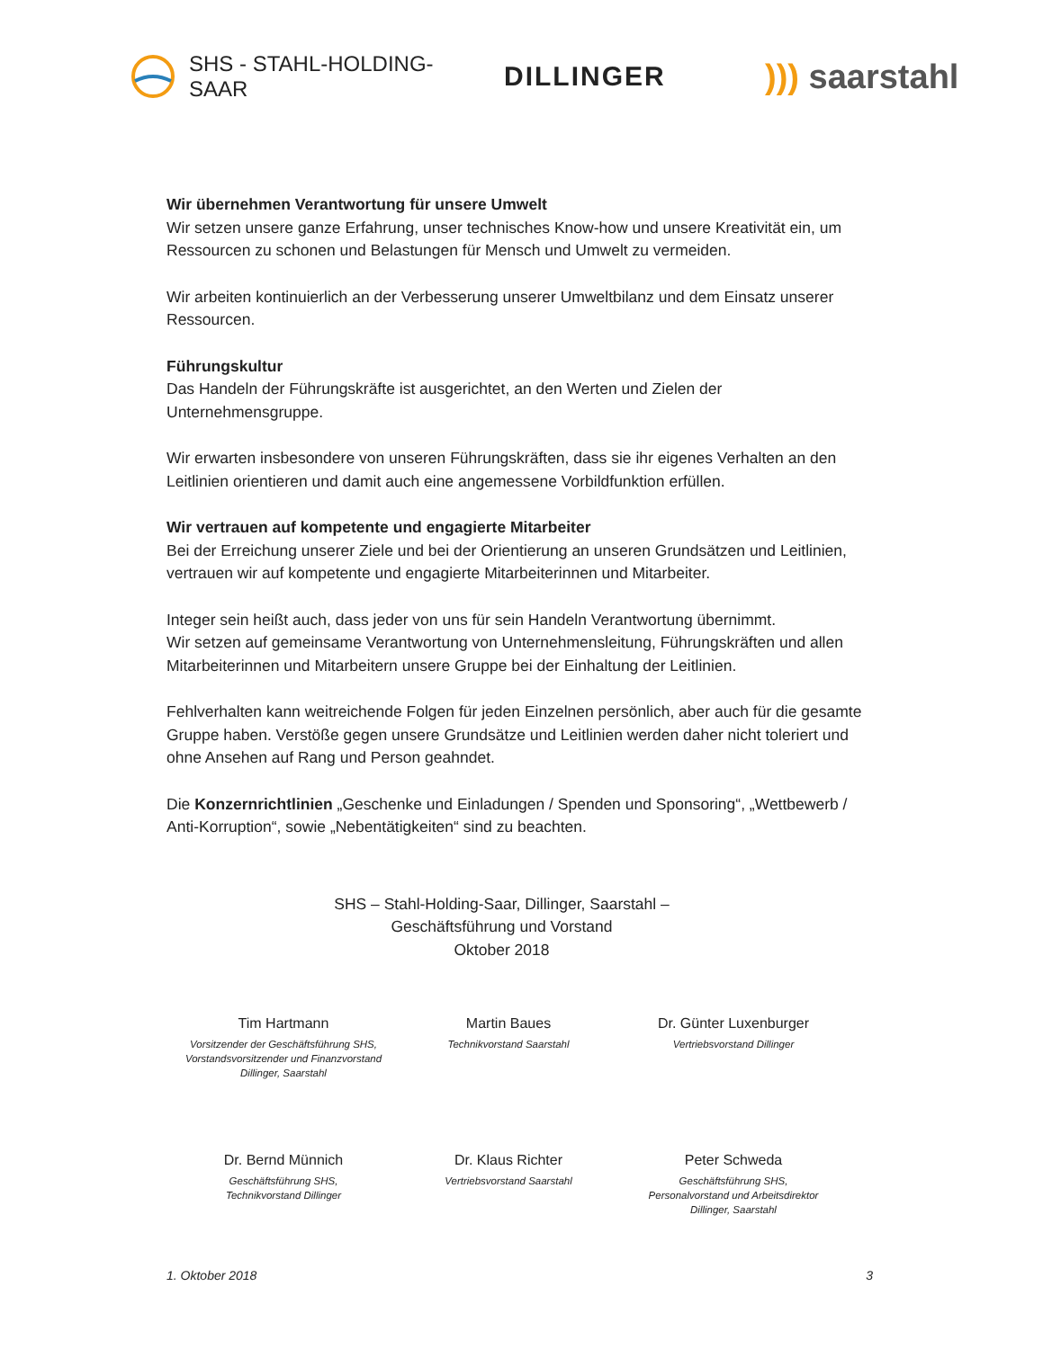SHS - STAHL-HOLDING-SAAR
DILLINGER
))) saarstahl
Wir übernehmen Verantwortung für unsere Umwelt
Wir setzen unsere ganze Erfahrung, unser technisches Know-how und unsere Kreativität ein, um Ressourcen zu schonen und Belastungen für Mensch und Umwelt zu vermeiden.
Wir arbeiten kontinuierlich an der Verbesserung unserer Umweltbilanz und dem Einsatz unserer Ressourcen.
Führungskultur
Das Handeln der Führungskräfte ist ausgerichtet, an den Werten und Zielen der Unternehmensgruppe.
Wir erwarten insbesondere von unseren Führungskräften, dass sie ihr eigenes Verhalten an den Leitlinien orientieren und damit auch eine angemessene Vorbildfunktion erfüllen.
Wir vertrauen auf kompetente und engagierte Mitarbeiter
Bei der Erreichung unserer Ziele und bei der Orientierung an unseren Grundsätzen und Leitlinien, vertrauen wir auf kompetente und engagierte Mitarbeiterinnen und Mitarbeiter.
Integer sein heißt auch, dass jeder von uns für sein Handeln Verantwortung übernimmt.
Wir setzen auf gemeinsame Verantwortung von Unternehmensleitung, Führungskräften und allen Mitarbeiterinnen und Mitarbeitern unsere Gruppe bei der Einhaltung der Leitlinien.
Fehlverhalten kann weitreichende Folgen für jeden Einzelnen persönlich, aber auch für die gesamte Gruppe haben. Verstöße gegen unsere Grundsätze und Leitlinien werden daher nicht toleriert und ohne Ansehen auf Rang und Person geahndet.
Die Konzernrichtlinien „Geschenke und Einladungen / Spenden und Sponsoring“, „Wettbewerb / Anti-Korruption“, sowie „Nebentätigkeiten“ sind zu beachten.
SHS – Stahl-Holding-Saar, Dillinger, Saarstahl –
Geschäftsführung und Vorstand
Oktober 2018
Tim Hartmann
Vorsitzender der Geschäftsführung SHS,
Vorstandsvorsitzender und Finanzvorstand
Dillinger, Saarstahl
Martin Baues
Technikvorstand Saarstahl
Dr. Günter Luxenburger
Vertriebsvorstand Dillinger
Dr. Bernd Münnich
Geschäftsführung SHS,
Technikvorstand Dillinger
Dr. Klaus Richter
Vertriebsvorstand Saarstahl
Peter Schweda
Geschäftsführung SHS,
Personalvorstand und Arbeitsdirektor
Dillinger, Saarstahl
1. Oktober 2018 3